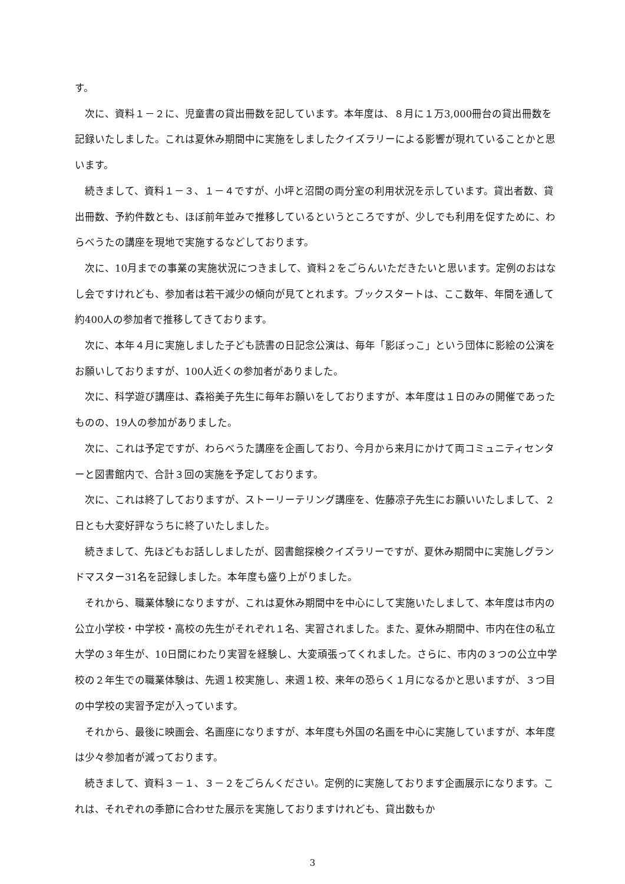す。
　次に、資料１－２に、児童書の貸出冊数を記しています。本年度は、８月に１万3,000冊台の貸出冊数を記録いたしました。これは夏休み期間中に実施をしましたクイズラリーによる影響が現れていることかと思います。
　続きまして、資料１－３、１－４ですが、小坪と沼間の両分室の利用状況を示しています。貸出者数、貸出冊数、予約件数とも、ほぼ前年並みで推移しているというところですが、少しでも利用を促すために、わらべうたの講座を現地で実施するなどしております。
　次に、10月までの事業の実施状況につきまして、資料２をごらんいただきたいと思います。定例のおはなし会ですけれども、参加者は若干減少の傾向が見てとれます。ブックスタートは、ここ数年、年間を通して約400人の参加者で推移してきております。
　次に、本年４月に実施しました子ども読書の日記念公演は、毎年「影ぼっこ」という団体に影絵の公演をお願いしておりますが、100人近くの参加者がありました。
　次に、科学遊び講座は、森裕美子先生に毎年お願いをしておりますが、本年度は１日のみの開催であったものの、19人の参加がありました。
　次に、これは予定ですが、わらべうた講座を企画しており、今月から来月にかけて両コミュニティセンターと図書館内で、合計３回の実施を予定しております。
　次に、これは終了しておりますが、ストーリーテリング講座を、佐藤凉子先生にお願いいたしまして、２日とも大変好評なうちに終了いたしました。
　続きまして、先ほどもお話ししましたが、図書館探検クイズラリーですが、夏休み期間中に実施しグランドマスター31名を記録しました。本年度も盛り上がりました。
　それから、職業体験になりますが、これは夏休み期間中を中心にして実施いたしまして、本年度は市内の公立小学校・中学校・高校の先生がそれぞれ１名、実習されました。また、夏休み期間中、市内在住の私立大学の３年生が、10日間にわたり実習を経験し、大変頑張ってくれました。さらに、市内の３つの公立中学校の２年生での職業体験は、先週１校実施し、来週１校、来年の恐らく１月になるかと思いますが、３つ目の中学校の実習予定が入っています。
　それから、最後に映画会、名画座になりますが、本年度も外国の名画を中心に実施していますが、本年度は少々参加者が減っております。
　続きまして、資料３－１、３－２をごらんください。定例的に実施しております企画展示になります。これは、それぞれの季節に合わせた展示を実施しておりますけれども、貸出数もか
3